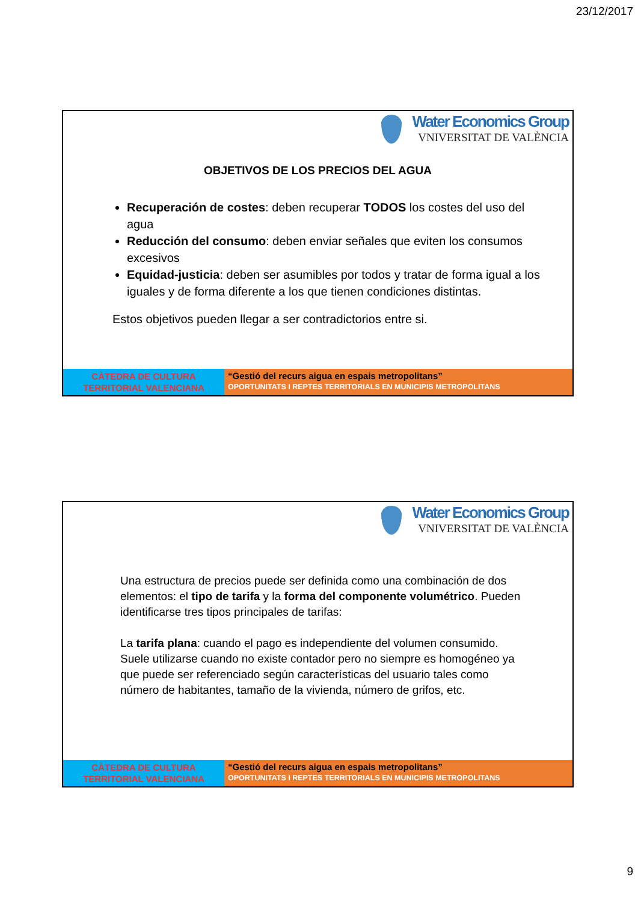23/12/2017
Water Economics Group
VNIVERSITAT DE VALÈNCIA
OBJETIVOS DE LOS PRECIOS DEL AGUA
Recuperación de costes: deben recuperar TODOS los costes del uso del agua
Reducción del consumo: deben enviar señales que eviten los consumos excesivos
Equidad-justicia: deben ser asumibles por todos y tratar de forma igual a los iguales y de forma diferente a los que tienen condiciones distintas.
Estos objetivos pueden llegar a ser contradictorios entre si.
CÀTEDRA DE CULTURA
TERRITORIAL VALENCIANA
“Gestió del recurs aigua en espais metropolitans”
OPORTUNITATS I REPTES TERRITORIALS EN MUNICIPIS METROPOLITANS
Water Economics Group
VNIVERSITAT DE VALÈNCIA
Una estructura de precios puede ser definida como una combinación de dos elementos: el tipo de tarifa y la forma del componente volumétrico. Pueden identificarse tres tipos principales de tarifas:
La tarifa plana: cuando el pago es independiente del volumen consumido. Suele utilizarse cuando no existe contador pero no siempre es homogéneo ya que puede ser referenciado según características del usuario tales como número de habitantes, tamaño de la vivienda, número de grifos, etc.
CÀTEDRA DE CULTURA
TERRITORIAL VALENCIANA
“Gestió del recurs aigua en espais metropolitans”
OPORTUNITATS I REPTES TERRITORIALS EN MUNICIPIS METROPOLITANS
9